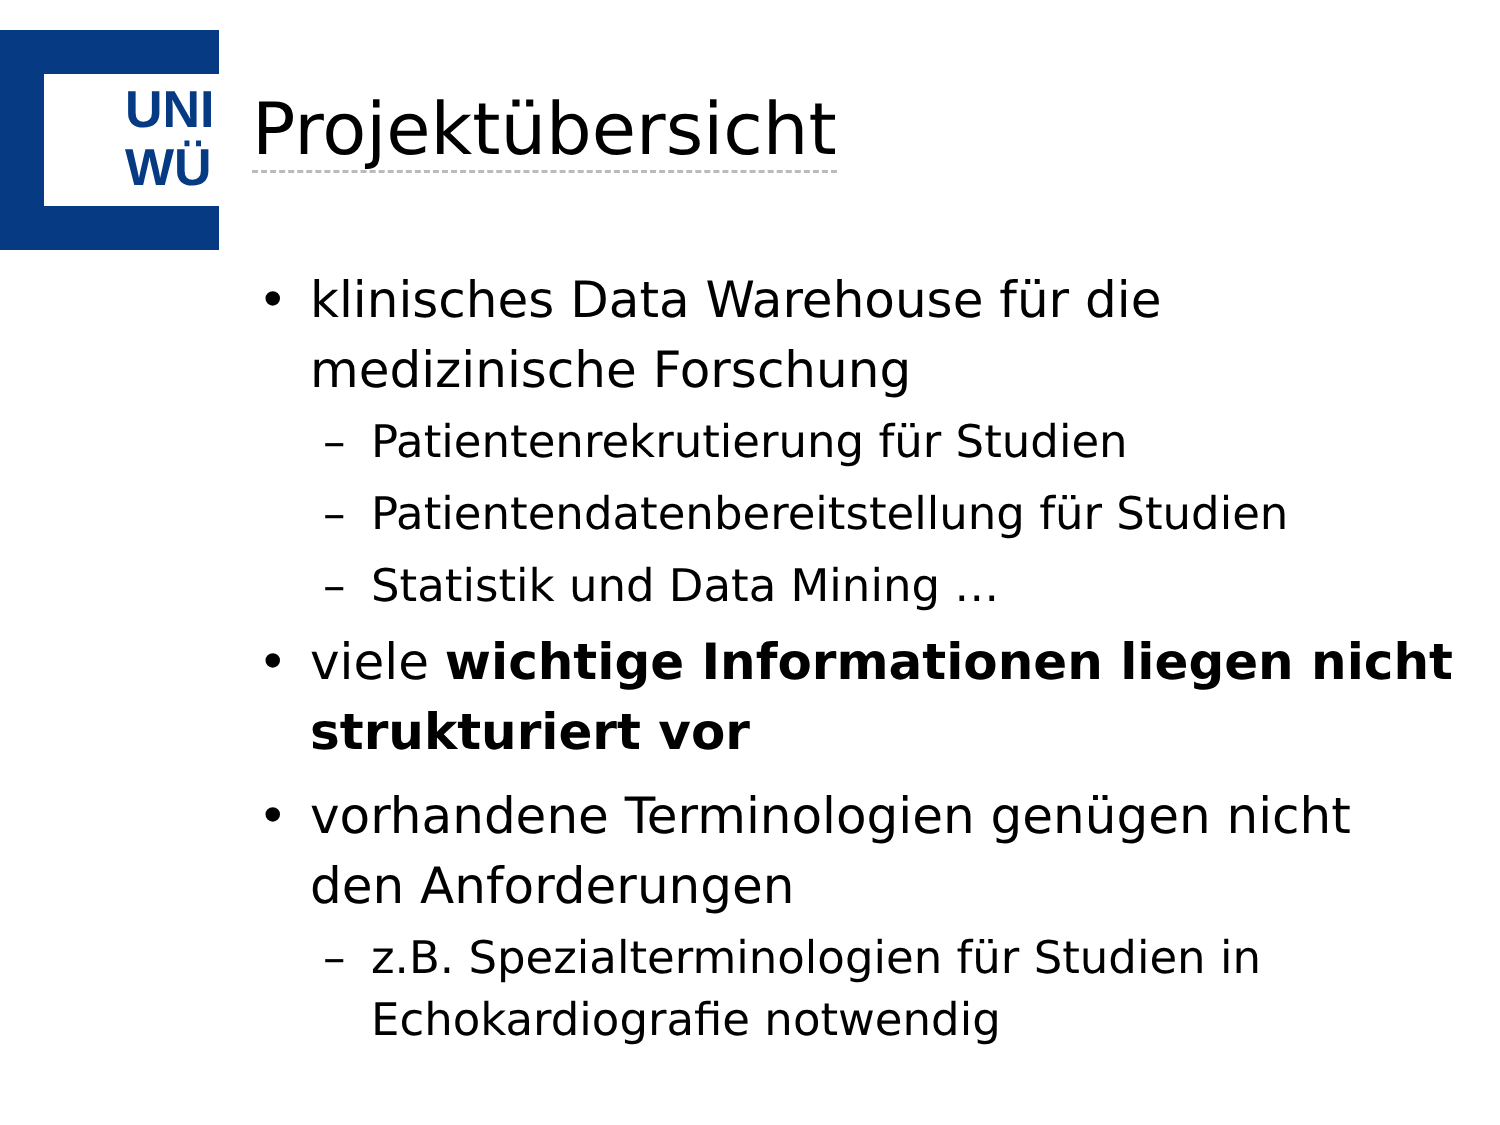UNI
WÜ
Projektübersicht
• klinisches Data Warehouse für die medizinische Forschung
– Patientenrekrutierung für Studien
– Patientendatenbereitstellung für Studien
– Statistik und Data Mining …
• viele wichtige Informationen liegen nicht strukturiert vor
• vorhandene Terminologien genügen nicht den Anforderungen
– z.B. Spezialterminologien für Studien in Echokardiografie notwendig